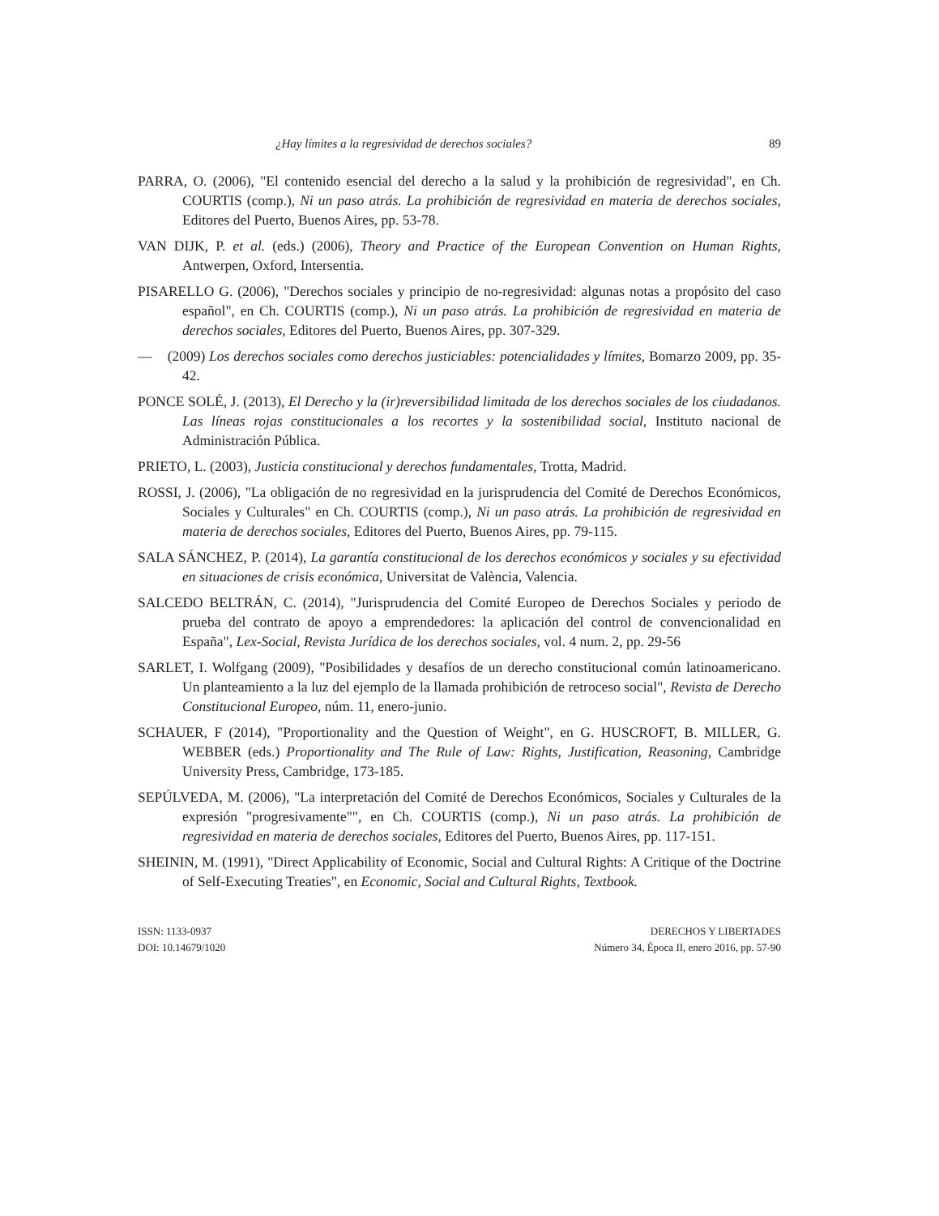¿Hay límites a la regresividad de derechos sociales? 89
PARRA, O. (2006), "El contenido esencial del derecho a la salud y la prohibición de regresividad", en Ch. COURTIS (comp.), Ni un paso atrás. La prohibición de regresividad en materia de derechos sociales, Editores del Puerto, Buenos Aires, pp. 53-78.
VAN DIJK, P. et al. (eds.) (2006), Theory and Practice of the European Convention on Human Rights, Antwerpen, Oxford, Intersentia.
PISARELLO G. (2006), "Derechos sociales y principio de no-regresividad: algunas notas a propósito del caso español", en Ch. COURTIS (comp.), Ni un paso atrás. La prohibición de regresividad en materia de derechos sociales, Editores del Puerto, Buenos Aires, pp. 307-329.
— (2009) Los derechos sociales como derechos justiciables: potencialidades y límites, Bomarzo 2009, pp. 35-42.
PONCE SOLÉ, J. (2013), El Derecho y la (ir)reversibilidad limitada de los derechos sociales de los ciudadanos. Las líneas rojas constitucionales a los recortes y la sostenibilidad social, Instituto nacional de Administración Pública.
PRIETO, L. (2003), Justicia constitucional y derechos fundamentales, Trotta, Madrid.
ROSSI, J. (2006), "La obligación de no regresividad en la jurisprudencia del Comité de Derechos Económicos, Sociales y Culturales" en Ch. COURTIS (comp.), Ni un paso atrás. La prohibición de regresividad en materia de derechos sociales, Editores del Puerto, Buenos Aires, pp. 79-115.
SALA SÁNCHEZ, P. (2014), La garantía constitucional de los derechos económicos y sociales y su efectividad en situaciones de crisis económica, Universitat de València, Valencia.
SALCEDO BELTRÁN, C. (2014), "Jurisprudencia del Comité Europeo de Derechos Sociales y periodo de prueba del contrato de apoyo a emprendedores: la aplicación del control de convencionalidad en España", Lex-Social, Revista Jurídica de los derechos sociales, vol. 4 num. 2, pp. 29-56
SARLET, I. Wolfgang (2009), "Posibilidades y desafíos de un derecho constitucional común latinoamericano. Un planteamiento a la luz del ejemplo de la llamada prohibición de retroceso social", Revista de Derecho Constitucional Europeo, núm. 11, enero-junio.
SCHAUER, F (2014), "Proportionality and the Question of Weight", en G. HUSCROFT, B. MILLER, G. WEBBER (eds.) Proportionality and The Rule of Law: Rights, Justification, Reasoning, Cambridge University Press, Cambridge, 173-185.
SEPÚLVEDA, M. (2006), "La interpretación del Comité de Derechos Económicos, Sociales y Culturales de la expresión "progresivamente"", en Ch. COURTIS (comp.), Ni un paso atrás. La prohibición de regresividad en materia de derechos sociales, Editores del Puerto, Buenos Aires, pp. 117-151.
SHEININ, M. (1991), "Direct Applicability of Economic, Social and Cultural Rights: A Critique of the Doctrine of Self-Executing Treaties", en Economic, Social and Cultural Rights, Textbook.
ISSN: 1133-0937
DOI: 10.14679/1020
DERECHOS Y LIBERTADES
Número 34, Época II, enero 2016, pp. 57-90